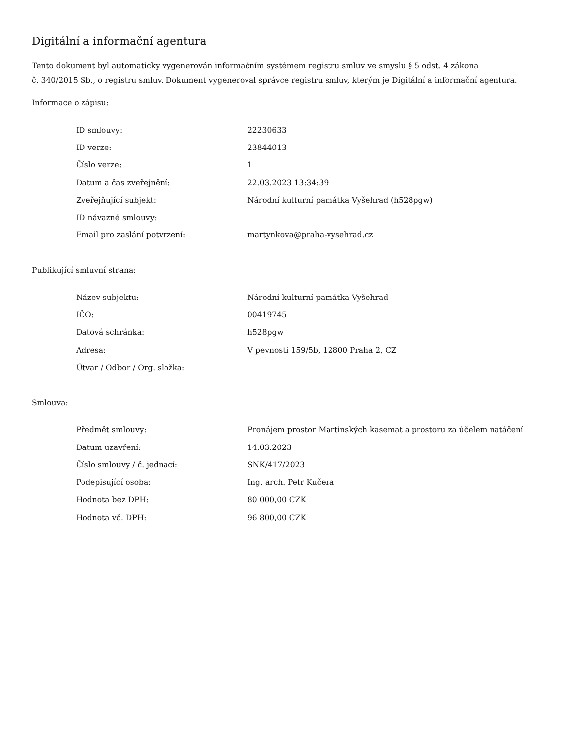Digitální a informační agentura
Tento dokument byl automaticky vygenerován informačním systémem registru smluv ve smyslu § 5 odst. 4 zákona
č. 340/2015 Sb., o registru smluv. Dokument vygeneroval správce registru smluv, kterým je Digitální a informační agentura.
Informace o zápisu:
| ID smlouvy: | 22230633 |
| ID verze: | 23844013 |
| Číslo verze: | 1 |
| Datum a čas zveřejnění: | 22.03.2023 13:34:39 |
| Zveřejňující subjekt: | Národní kulturní památka Vyšehrad (h528pgw) |
| ID návazné smlouvy: | |
| Email pro zaslání potvrzení: | martynkova@praha-vysehrad.cz |
Publikující smluvní strana:
| Název subjektu: | Národní kulturní památka Vyšehrad |
| IČO: | 00419745 |
| Datová schránka: | h528pgw |
| Adresa: | V pevnosti 159/5b, 12800 Praha 2, CZ |
| Útvar / Odbor / Org. složka: | |
Smlouva:
| Předmět smlouvy: | Pronájem prostor Martinských kasemat a prostoru za účelem natáčení |
| Datum uzavření: | 14.03.2023 |
| Číslo smlouvy / č. jednací: | SNK/417/2023 |
| Podepisující osoba: | Ing. arch. Petr Kučera |
| Hodnota bez DPH: | 80 000,00 CZK |
| Hodnota vč. DPH: | 96 800,00 CZK |